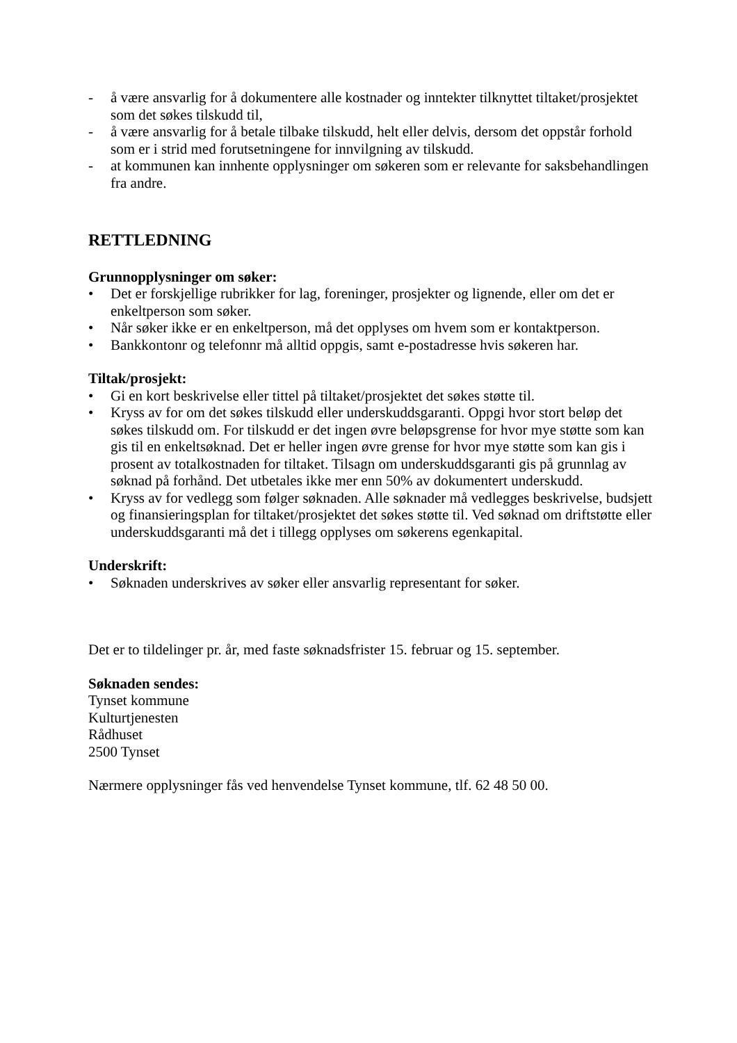- å være ansvarlig for å dokumentere alle kostnader og inntekter tilknyttet tiltaket/prosjektet som det søkes tilskudd til,
- å være ansvarlig for å betale tilbake tilskudd, helt eller delvis, dersom det oppstår forhold som er i strid med forutsetningene for innvilgning av tilskudd.
- at kommunen kan innhente opplysninger om søkeren som er relevante for saksbehandlingen fra andre.
RETTLEDNING
Grunnopplysninger om søker:
• Det er forskjellige rubrikker for lag, foreninger, prosjekter og lignende, eller om det er enkeltperson som søker.
• Når søker ikke er en enkeltperson, må det opplyses om hvem som er kontaktperson.
• Bankkontonr og telefonnr må alltid oppgis, samt e-postadresse hvis søkeren har.
Tiltak/prosjekt:
• Gi en kort beskrivelse eller tittel på tiltaket/prosjektet det søkes støtte til.
• Kryss av for om det søkes tilskudd eller underskuddsgaranti. Oppgi hvor stort beløp det søkes tilskudd om. For tilskudd er det ingen øvre beløpsgrense for hvor mye støtte som kan gis til en enkeltsøknad. Det er heller ingen øvre grense for hvor mye støtte som kan gis i prosent av totalkostnaden for tiltaket. Tilsagn om underskuddsgaranti gis på grunnlag av søknad på forhånd. Det utbetales ikke mer enn 50% av dokumentert underskudd.
• Kryss av for vedlegg som følger søknaden. Alle søknader må vedlegges beskrivelse, budsjett og finansieringsplan for tiltaket/prosjektet det søkes støtte til. Ved søknad om driftstøtte eller underskuddsgaranti må det i tillegg opplyses om søkerens egenkapital.
Underskrift:
• Søknaden underskrives av søker eller ansvarlig representant for søker.
Det er to tildelinger pr. år, med faste søknadsfrister 15. februar og 15. september.
Søknaden sendes:
Tynset kommune
Kulturtjenesten
Rådhuset
2500 Tynset
Nærmere opplysninger fås ved henvendelse Tynset kommune, tlf. 62 48 50 00.